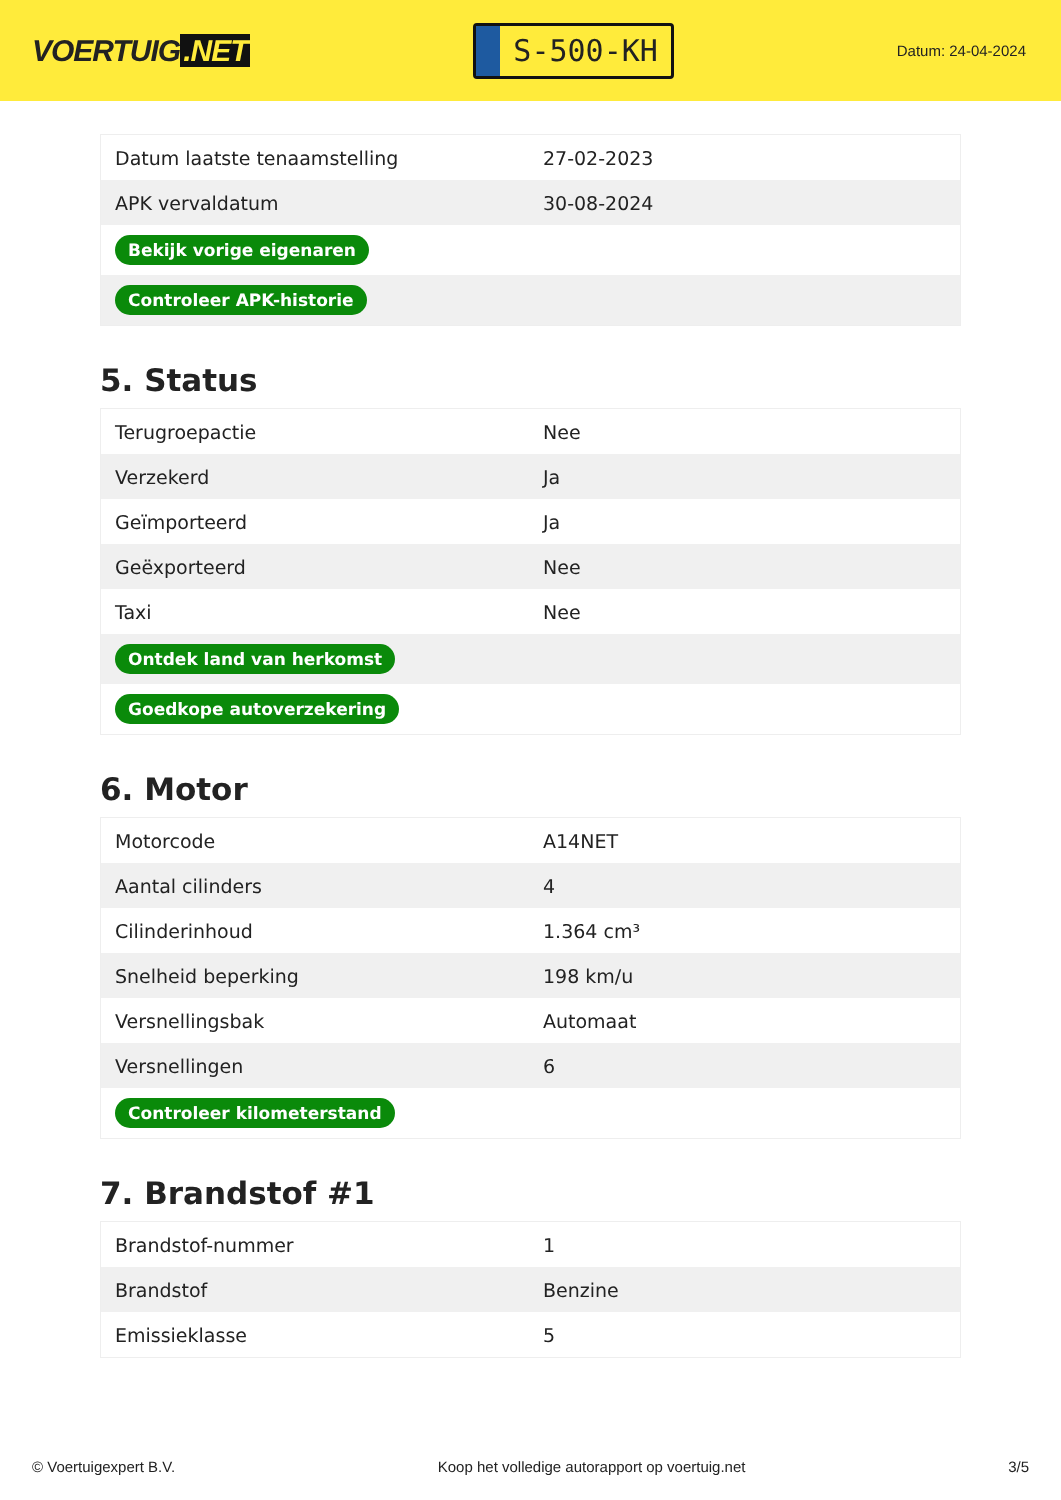VOERTUIG.NET
S-500-KH
Datum: 24-04-2024
| Datum laatste tenaamstelling | 27-02-2023 |
| APK vervaldatum | 30-08-2024 |
| Bekijk vorige eigenaren | |
| Controleer APK-historie | |
5. Status
| Terugroepactie | Nee |
| Verzekerd | Ja |
| Geïmporteerd | Ja |
| Geëxporteerd | Nee |
| Taxi | Nee |
| Ontdek land van herkomst | |
| Goedkope autoverzekering | |
6. Motor
| Motorcode | A14NET |
| Aantal cilinders | 4 |
| Cilinderinhoud | 1.364 cm³ |
| Snelheid beperking | 198 km/u |
| Versnellingsbak | Automaat |
| Versnellingen | 6 |
| Controleer kilometerstand | |
7. Brandstof #1
| Brandstof-nummer | 1 |
| Brandstof | Benzine |
| Emissieklasse | 5 |
© Voertuigexpert B.V. Koop het volledige autorapport op voertuig.net 3/5